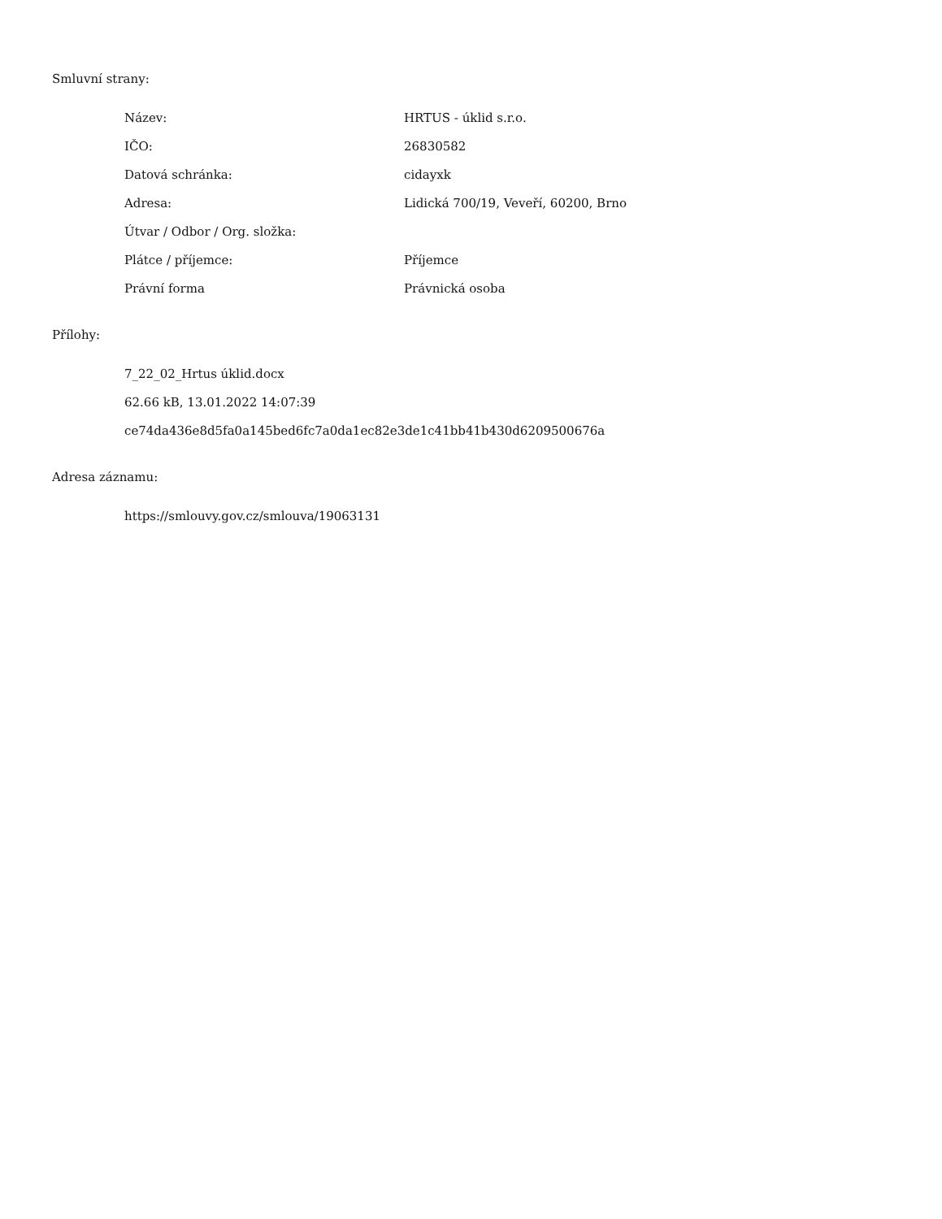Smluvní strany:
| Název: | HRTUS - úklid s.r.o. |
| IČO: | 26830582 |
| Datová schránka: | cidayxk |
| Adresa: | Lidická 700/19, Veveří, 60200, Brno |
| Útvar / Odbor / Org. složka: | |
| Plátce / příjemce: | Příjemce |
| Právní forma | Právnická osoba |
Přílohy:
7_22_02_Hrtus úklid.docx
62.66 kB, 13.01.2022 14:07:39
ce74da436e8d5fa0a145bed6fc7a0da1ec82e3de1c41bb41b430d6209500676a
Adresa záznamu:
https://smlouvy.gov.cz/smlouva/19063131